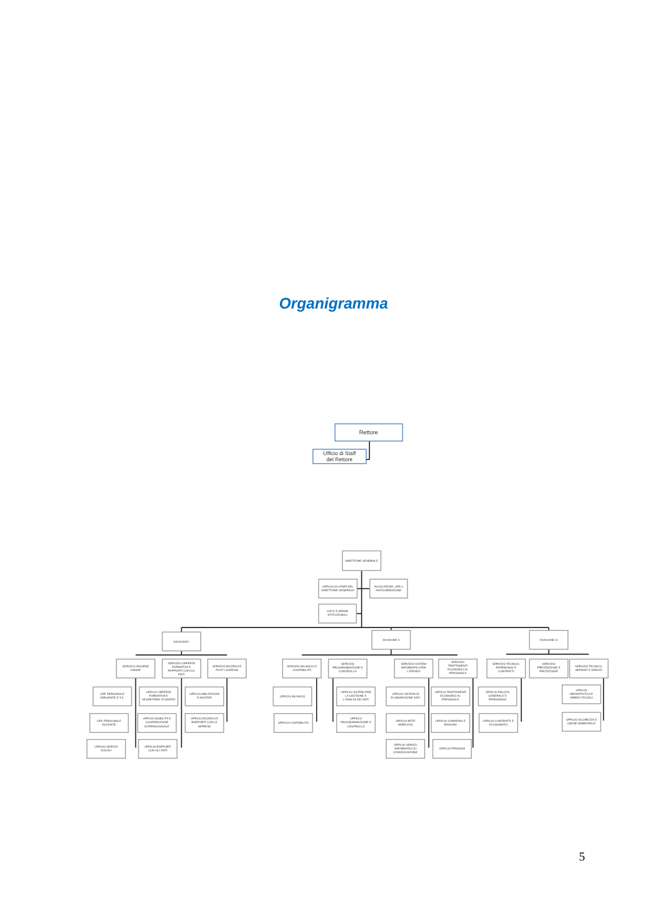Organigramma
Rettore
Ufficio di Staff
del Rettore
DIRETTORE GENERALE
UFFICIO DI STAFF DEL
DIRETTORE GENERALE
AVVOCATURA, UPD e
ANTICORRUZIONE
U.R.P. E AFFARI
ISTITUZIONALI
DIVISIONE I
DIVISIONE II
DIVISIONE III
SERVIZIO RISORSE
UMANE
SERVIZIO OFFERTA
FORMATIVA E
RAPPORTI CON GLI
ENTI
SERVIZIO RICERCA E
POST LAUREAM
UFF. PERSONALE
DIRIGENTE E T.A.
UFF. PERSONALE
DOCENTE
UFFICIO SERVIZI
SOCIALI
UFFICIO OFFERTA
FORMATIVA E
SEGRETERIA STUDENTI
UFFICIO MOBILITÀ E
COOPERAZIONE
INTERNAZIONALE
UFFICIO RAPPORTI
CON GLI ENTI
UFFICIO ABILITAZIONI
E MASTER
UFFICIO RICERCA E
RAPPORTI CON LE
IMPRESE
SERVIZIO BILANCIO E
CONTABILITÀ
SERVIZIO
PROGRAMMAZIONE E
CONTROLLO
SERVIZIO SISTEMI
INFORMATICI PER
L'ATENEO
SERVIZIO
TRATTAMENTI
ECONOMICI AL
PERSONALE
UFFICIO BILANCIO
UFFICIO CONTABILITÀ
UFFICIO SISTEMI PER
LA GESTIONE E
L'ANALISI DEI DATI
UFFICIO
PROGRAMMAZIONE E
CONTROLLO
UFFICIO SISTEMI DI
ELABORAZIONE DATI
UFFICIO RETE
WIRELESS
UFFICIO SERVIZI
INFORMATICI DI
COMUNICAZIONE
UFFICIO TRATTAMENTI
ECONOMICI AL
PERSONALE
UFFICIO COMPENSI E
MISSIONI
UFFICIO PENSIONI
SERVIZIO TECNICO,
PATRIMONIO E
CONTRATTI
SERVIZIO
PREVENZIONE E
PROTEZIONE
SERVIZIO TECNICO,
IMPIANTI E SERVIZI
UFFICIO EDILIZIA
GENERALE E
PATRIMONIO
UFFICIO CONTRATTI E
ECONOMATO
UFFICIO
IMPIANTISTICA E
ARREDI TECNICI
UFFICIO SICUREZZA E
IGIENE AMBIENTALE
5